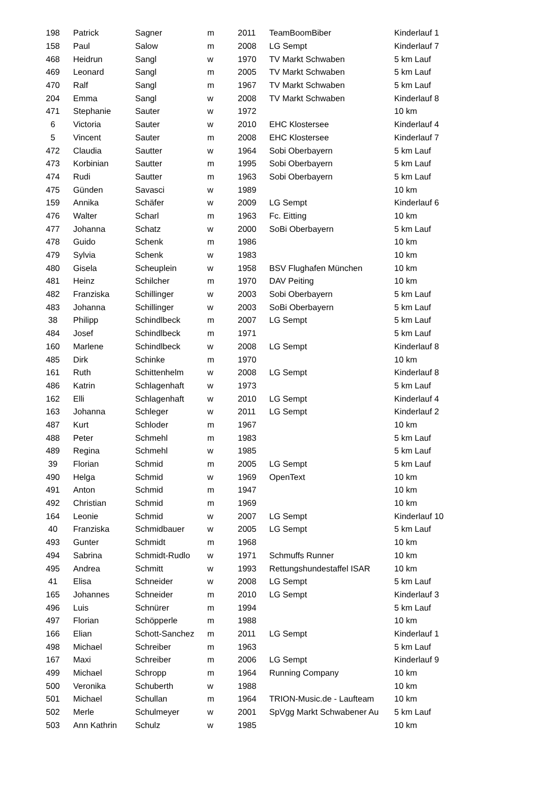| 198 | Patrick | Sagner | m | 2011 | TeamBoomBiber | Kinderlauf 1 |
| 158 | Paul | Salow | m | 2008 | LG Sempt | Kinderlauf 7 |
| 468 | Heidrun | Sangl | w | 1970 | TV Markt Schwaben | 5 km Lauf |
| 469 | Leonard | Sangl | m | 2005 | TV Markt Schwaben | 5 km Lauf |
| 470 | Ralf | Sangl | m | 1967 | TV Markt Schwaben | 5 km Lauf |
| 204 | Emma | Sangl | w | 2008 | TV Markt Schwaben | Kinderlauf 8 |
| 471 | Stephanie | Sauter | w | 1972 | | 10 km |
| 6 | Victoria | Sauter | w | 2010 | EHC Klostersee | Kinderlauf 4 |
| 5 | Vincent | Sauter | m | 2008 | EHC Klostersee | Kinderlauf 7 |
| 472 | Claudia | Sautter | w | 1964 | Sobi Oberbayern | 5 km Lauf |
| 473 | Korbinian | Sautter | m | 1995 | Sobi Oberbayern | 5 km Lauf |
| 474 | Rudi | Sautter | m | 1963 | Sobi Oberbayern | 5 km Lauf |
| 475 | Günden | Savasci | w | 1989 | | 10 km |
| 159 | Annika | Schäfer | w | 2009 | LG Sempt | Kinderlauf 6 |
| 476 | Walter | Scharl | m | 1963 | Fc. Eitting | 10 km |
| 477 | Johanna | Schatz | w | 2000 | SoBi Oberbayern | 5 km Lauf |
| 478 | Guido | Schenk | m | 1986 | | 10 km |
| 479 | Sylvia | Schenk | w | 1983 | | 10 km |
| 480 | Gisela | Scheuplein | w | 1958 | BSV Flughafen München | 10 km |
| 481 | Heinz | Schilcher | m | 1970 | DAV Peiting | 10 km |
| 482 | Franziska | Schillinger | w | 2003 | Sobi Oberbayern | 5 km Lauf |
| 483 | Johanna | Schillinger | w | 2003 | SoBi Oberbayern | 5 km Lauf |
| 38 | Philipp | Schindlbeck | m | 2007 | LG Sempt | 5 km Lauf |
| 484 | Josef | Schindlbeck | m | 1971 | | 5 km Lauf |
| 160 | Marlene | Schindlbeck | w | 2008 | LG Sempt | Kinderlauf 8 |
| 485 | Dirk | Schinke | m | 1970 | | 10 km |
| 161 | Ruth | Schittenhelm | w | 2008 | LG Sempt | Kinderlauf 8 |
| 486 | Katrin | Schlagenhaft | w | 1973 | | 5 km Lauf |
| 162 | Elli | Schlagenhaft | w | 2010 | LG Sempt | Kinderlauf 4 |
| 163 | Johanna | Schleger | w | 2011 | LG Sempt | Kinderlauf 2 |
| 487 | Kurt | Schloder | m | 1967 | | 10 km |
| 488 | Peter | Schmehl | m | 1983 | | 5 km Lauf |
| 489 | Regina | Schmehl | w | 1985 | | 5 km Lauf |
| 39 | Florian | Schmid | m | 2005 | LG Sempt | 5 km Lauf |
| 490 | Helga | Schmid | w | 1969 | OpenText | 10 km |
| 491 | Anton | Schmid | m | 1947 | | 10 km |
| 492 | Christian | Schmid | m | 1969 | | 10 km |
| 164 | Leonie | Schmid | w | 2007 | LG Sempt | Kinderlauf 10 |
| 40 | Franziska | Schmidbauer | w | 2005 | LG Sempt | 5 km Lauf |
| 493 | Gunter | Schmidt | m | 1968 | | 10 km |
| 494 | Sabrina | Schmidt-Rudlo | w | 1971 | Schmuffs Runner | 10 km |
| 495 | Andrea | Schmitt | w | 1993 | Rettungshundestaffel ISAR | 10 km |
| 41 | Elisa | Schneider | w | 2008 | LG Sempt | 5 km Lauf |
| 165 | Johannes | Schneider | m | 2010 | LG Sempt | Kinderlauf 3 |
| 496 | Luis | Schnürer | m | 1994 | | 5 km Lauf |
| 497 | Florian | Schöpperle | m | 1988 | | 10 km |
| 166 | Elian | Schott-Sanchez | m | 2011 | LG Sempt | Kinderlauf 1 |
| 498 | Michael | Schreiber | m | 1963 | | 5 km Lauf |
| 167 | Maxi | Schreiber | m | 2006 | LG Sempt | Kinderlauf 9 |
| 499 | Michael | Schropp | m | 1964 | Running Company | 10 km |
| 500 | Veronika | Schuberth | w | 1988 | | 10 km |
| 501 | Michael | Schullan | m | 1964 | TRION-Music.de - Laufteam | 10 km |
| 502 | Merle | Schulmeyer | w | 2001 | SpVgg Markt Schwabener Au | 5 km Lauf |
| 503 | Ann Kathrin | Schulz | w | 1985 | | 10 km |